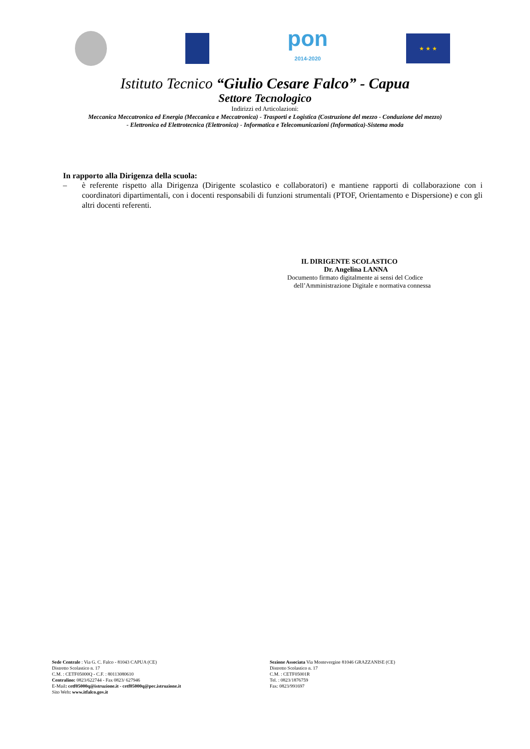pon
2014-2020
★ ★ ★
Istituto Tecnico “Giulio Cesare Falco” - Capua
Settore Tecnologico
Indirizzi ed Articolazioni:
Meccanica Meccatronica ed Energia (Meccanica e Meccatronica) - Trasporti e Logistica (Costruzione del mezzo - Conduzione del mezzo)
- Elettronica ed Elettrotecnica (Elettronica) - Informatica e Telecomunicazioni (Informatica)-Sistema moda
In rapporto alla Dirigenza della scuola:
– è referente rispetto alla Dirigenza (Dirigente scolastico e collaboratori) e mantiene rapporti di collaborazione con i coordinatori dipartimentali, con i docenti responsabili di funzioni strumentali (PTOF, Orientamento e Dispersione) e con gli altri docenti referenti.
IL DIRIGENTE SCOLASTICO
Dr. Angelina LANNA
Documento firmato digitalmente ai sensi del Codice
dell’Amministrazione Digitale e normativa connessa
Sede Centrale : Via G. C. Falco - 81043 CAPUA (CE)
Distretto Scolastico n. 17
C.M. : CETF05000Q - C.F. : 80113080610
Centralino: 0823/622744 - Fax 0823/ 627946
E-Mail: cetf05000q@istruzione.it - cetf05000q@pec.istruzione.it
Sito Web: www.itfalco.gov.it
Sezione Associata Via Montevergine 81046 GRAZZANISE (CE)
Distretto Scolastico n. 17
C.M. : CETF05001R
Tel. : 0823/1876759
Fax: 0823/991697